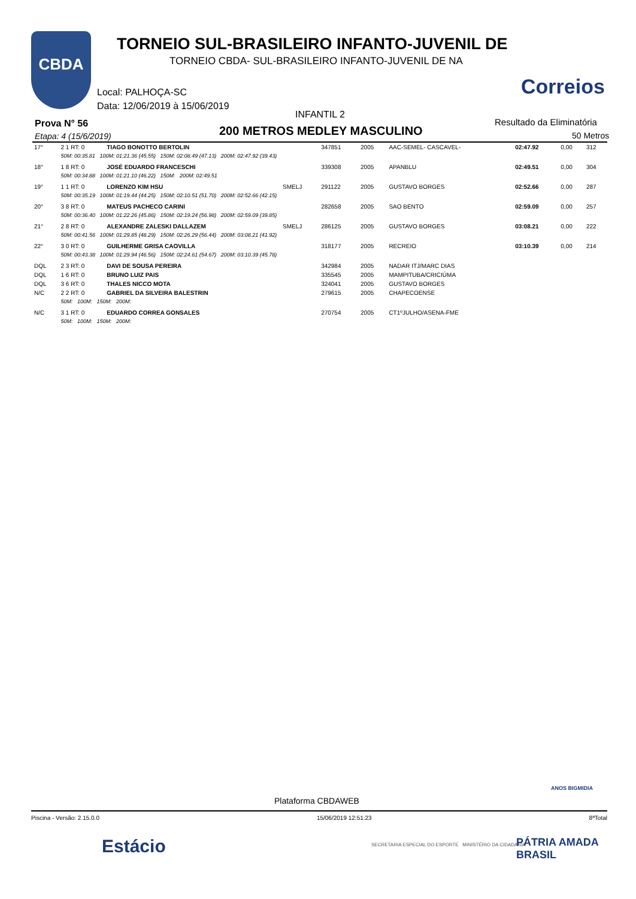CBDA
TORNEIO SUL-BRASILEIRO INFANTO-JUVENIL DE
TORNEIO CBDA- SUL-BRASILEIRO INFANTO-JUVENIL DE NA
Correios
Local: PALHOÇA-SC
Data: 12/06/2019 à 15/06/2019
INFANTIL 2
Prova N° 56
Etapa: 4 (15/6/2019) 200 METROS MEDLEY MASCULINO
Resultado da Eliminatória
50 Metros
| 17° | 2 1 RT: 0 | TIAGO BONOTTO BERTOLIN | | 347851 | 2005 | AAC-SEMEL- CASCAVEL- | 02:47.92 | 0,00 | 312 |
| | 50M: 00:35.81 100M: 01:21.36 (45.55) 150M: 02:08.49 (47.13) 200M: 02:47.92 (39.43) | | | | | | | | |
| 18° | 1 8 RT: 0 | JOSÉ EDUARDO FRANCESCHI | | 339308 | 2005 | APANBLU | 02:49.51 | 0,00 | 304 |
| | 50M: 00:34.88 100M: 01:21.10 (46.22) 150M: 200M: 02:49.51 | | | | | | | | |
| 19° | 1 1 RT: 0 | LORENZO KIM HSU | SMELJ | 291122 | 2005 | GUSTAVO BORGES | 02:52.66 | 0,00 | 287 |
| | 50M: 00:35.19 100M: 01:19.44 (44.25) 150M: 02:10.51 (51.70) 200M: 02:52.66 (42.15) | | | | | | | | |
| 20° | 3 8 RT: 0 | MATEUS PACHECO CARINI | | 282658 | 2005 | SAO BENTO | 02:59.09 | 0,00 | 257 |
| | 50M: 00:36.40 100M: 01:22.26 (45.86) 150M: 02:19.24 (56.98) 200M: 02:59.09 (39.85) | | | | | | | | |
| 21° | 2 8 RT: 0 | ALEXANDRE ZALESKI DALLAZEM | SMELJ | 286125 | 2005 | GUSTAVO BORGES | 03:08.21 | 0,00 | 222 |
| | 50M: 00:41.56 100M: 01:29.85 (48.29) 150M: 02:26.29 (56.44) 200M: 03:08.21 (41.92) | | | | | | | | |
| 22° | 3 0 RT: 0 | GUILHERME GRISA CAOVILLA | | 318177 | 2005 | RECREIO | 03:10.39 | 0,00 | 214 |
| | 50M: 00:43.38 100M: 01:29.94 (46.56) 150M: 02:24.61 (54.67) 200M: 03:10.39 (45.78) | | | | | | | | |
| DQL | 2 3 RT: 0 | DAVI DE SOUSA PEREIRA | | 342984 | 2005 | NADAR ITJ/MARC DIAS | | | |
| DQL | 1 6 RT: 0 | BRUNO LUIZ PAIS | | 335545 | 2005 | MAMPITUBA/CRICIÚMA | | | |
| DQL | 3 6 RT: 0 | THALES NICCO MOTA | | 324041 | 2005 | GUSTAVO BORGES | | | |
| N/C | 2 2 RT: 0 | GABRIEL DA SILVEIRA BALESTRIN | | 279615 | 2005 | CHAPECOENSE | | | |
| | 50M: 100M: 150M: 200M: | | | | | | | | |
| N/C | 3 1 RT: 0 | EDUARDO CORREA GONSALES | | 270754 | 2005 | CT1ºJULHO/ASENA-FME | | | |
| | 50M: 100M: 150M: 200M: | | | | | | | | |
Plataforma CBDAWEB
ANOS BIGMIDIA
Piscina - Versão: 2.15.0.0 15/06/2019 12:51:23 8ªTotal
Estácio
SECRETARIA ESPECIAL DO ESPORTE MINISTÉRIO DA CIDADANIA
PÁTRIA AMADA BRASIL